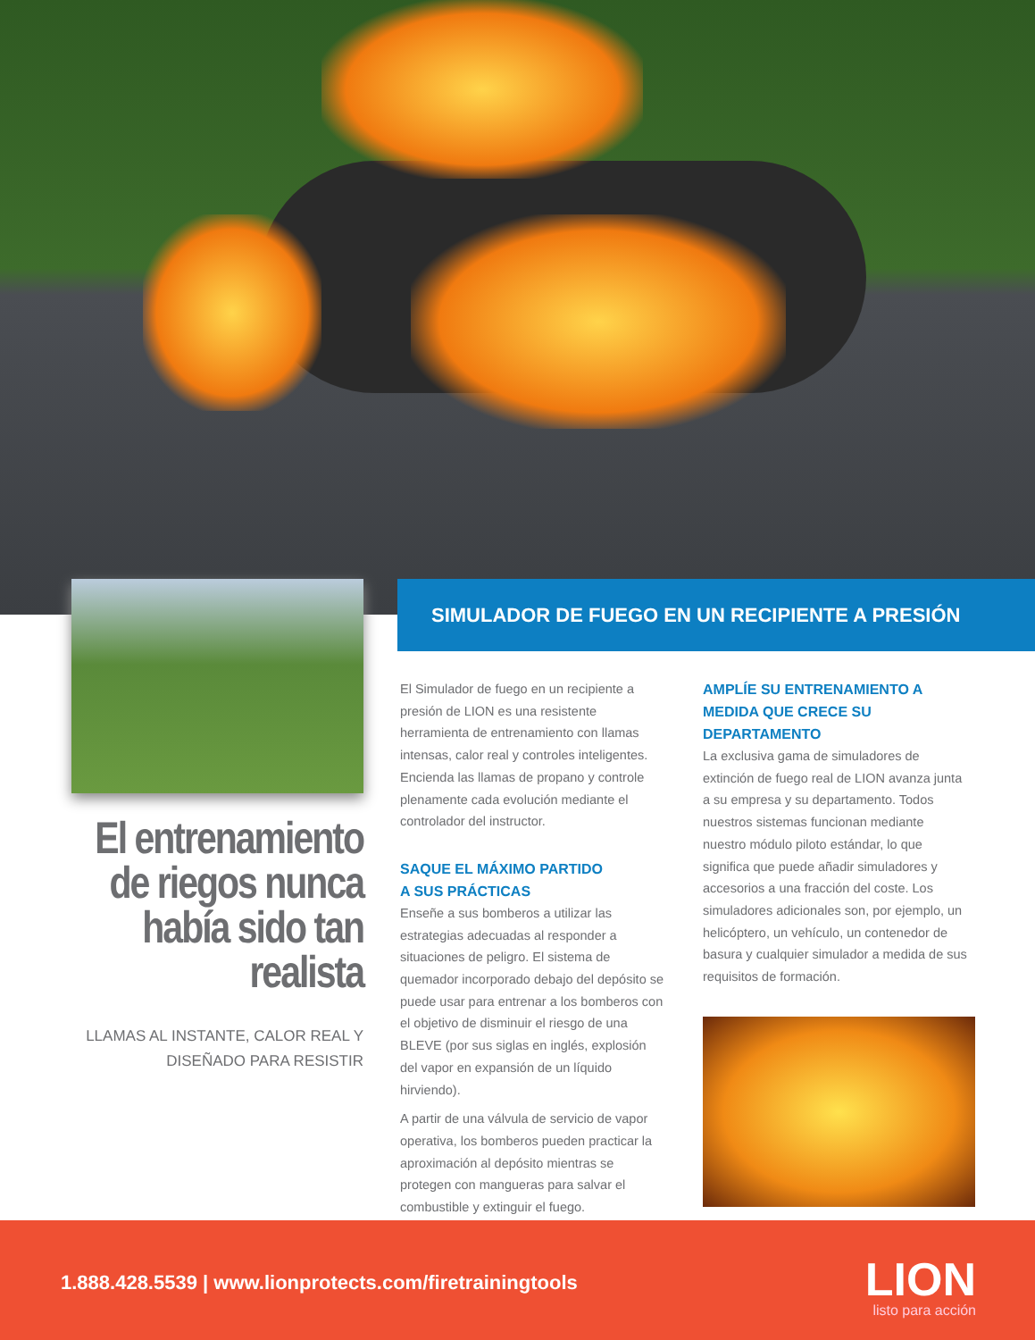El entrenamiento de riegos nunca había sido tan realista
LLAMAS AL INSTANTE, CALOR REAL Y DISEÑADO PARA RESISTIR
SIMULADOR DE FUEGO EN UN RECIPIENTE A PRESIÓN
El Simulador de fuego en un recipiente a presión de LION es una resistente herramienta de entrenamiento con llamas intensas, calor real y controles inteligentes. Encienda las llamas de propano y controle plenamente cada evolución mediante el controlador del instructor.
SAQUE EL MÁXIMO PARTIDO
A SUS PRÁCTICAS
Enseñe a sus bomberos a utilizar las estrategias adecuadas al responder a situaciones de peligro. El sistema de quemador incorporado debajo del depósito se puede usar para entrenar a los bomberos con el objetivo de disminuir el riesgo de una BLEVE (por sus siglas en inglés, explosión del vapor en expansión de un líquido hirviendo).
A partir de una válvula de servicio de vapor operativa, los bomberos pueden practicar la aproximación al depósito mientras se protegen con mangueras para salvar el combustible y extinguir el fuego.
AMPLÍE SU ENTRENAMIENTO A MEDIDA QUE CRECE SU DEPARTAMENTO
La exclusiva gama de simuladores de extinción de fuego real de LION avanza junta a su empresa y su departamento. Todos nuestros sistemas funcionan mediante nuestro módulo piloto estándar, lo que significa que puede añadir simuladores y accesorios a una fracción del coste. Los simuladores adicionales son, por ejemplo, un helicóptero, un vehículo, un contenedor de basura y cualquier simulador a medida de sus requisitos de formación.
1.888.428.5539 | www.lionprotects.com/firetrainingtools
LION
listo para acción